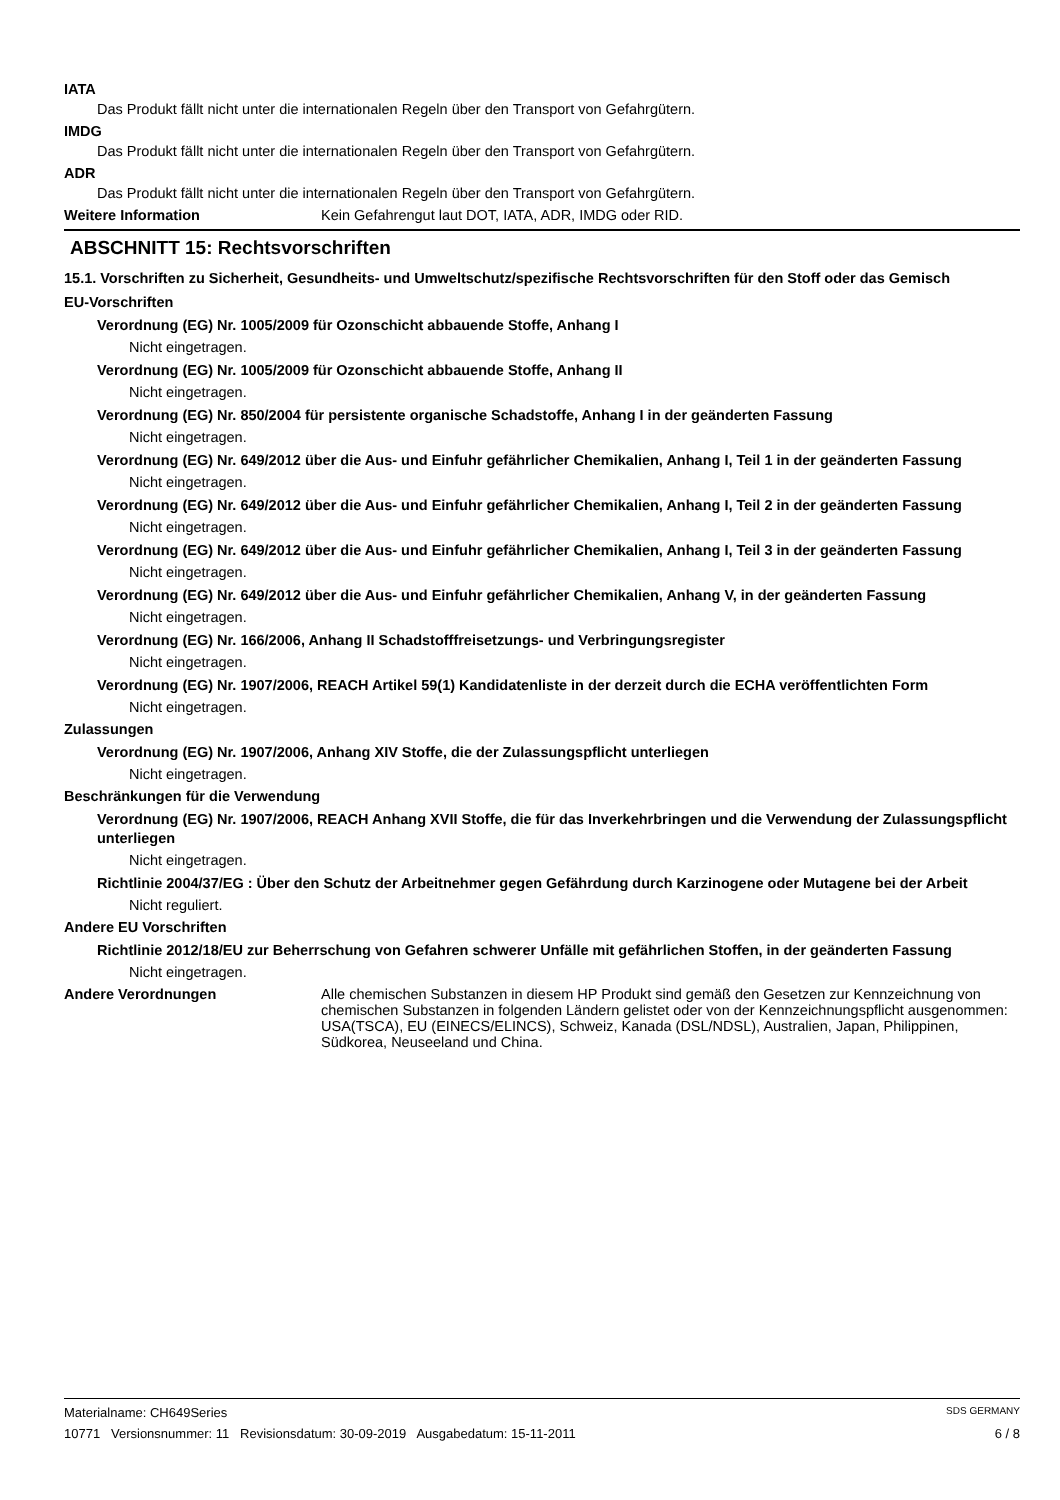IATA
Das Produkt fällt nicht unter die internationalen Regeln über den Transport von Gefahrgütern.
IMDG
Das Produkt fällt nicht unter die internationalen Regeln über den Transport von Gefahrgütern.
ADR
Das Produkt fällt nicht unter die internationalen Regeln über den Transport von Gefahrgütern.
Weitere Information Kein Gefahrengut laut DOT, IATA, ADR, IMDG oder RID.
ABSCHNITT 15: Rechtsvorschriften
15.1. Vorschriften zu Sicherheit, Gesundheits- und Umweltschutz/spezifische Rechtsvorschriften für den Stoff oder das Gemisch
EU-Vorschriften
Verordnung (EG) Nr. 1005/2009 für Ozonschicht abbauende Stoffe, Anhang I
Nicht eingetragen.
Verordnung (EG) Nr. 1005/2009 für Ozonschicht abbauende Stoffe, Anhang II
Nicht eingetragen.
Verordnung (EG) Nr. 850/2004 für persistente organische Schadstoffe, Anhang I in der geänderten Fassung
Nicht eingetragen.
Verordnung (EG) Nr. 649/2012 über die Aus- und Einfuhr gefährlicher Chemikalien, Anhang I, Teil 1 in der geänderten Fassung
Nicht eingetragen.
Verordnung (EG) Nr. 649/2012 über die Aus- und Einfuhr gefährlicher Chemikalien, Anhang I, Teil 2 in der geänderten Fassung
Nicht eingetragen.
Verordnung (EG) Nr. 649/2012 über die Aus- und Einfuhr gefährlicher Chemikalien, Anhang I, Teil 3 in der geänderten Fassung
Nicht eingetragen.
Verordnung (EG) Nr. 649/2012 über die Aus- und Einfuhr gefährlicher Chemikalien, Anhang V, in der geänderten Fassung
Nicht eingetragen.
Verordnung (EG) Nr. 166/2006, Anhang II Schadstofffreisetzungs- und Verbringungsregister
Nicht eingetragen.
Verordnung (EG) Nr. 1907/2006, REACH Artikel 59(1) Kandidatenliste in der derzeit durch die ECHA veröffentlichten Form
Nicht eingetragen.
Zulassungen
Verordnung (EG) Nr. 1907/2006, Anhang XIV Stoffe, die der Zulassungspflicht unterliegen
Nicht eingetragen.
Beschränkungen für die Verwendung
Verordnung (EG) Nr. 1907/2006, REACH Anhang XVII Stoffe, die für das Inverkehrbringen und die Verwendung der Zulassungspflicht unterliegen
Nicht eingetragen.
Richtlinie 2004/37/EG : Über den Schutz der Arbeitnehmer gegen Gefährdung durch Karzinogene oder Mutagene bei der Arbeit
Nicht reguliert.
Andere EU Vorschriften
Richtlinie 2012/18/EU zur Beherrschung von Gefahren schwerer Unfälle mit gefährlichen Stoffen, in der geänderten Fassung
Nicht eingetragen.
Andere Verordnungen Alle chemischen Substanzen in diesem HP Produkt sind gemäß den Gesetzen zur Kennzeichnung von chemischen Substanzen in folgenden Ländern gelistet oder von der Kennzeichnungspflicht ausgenommen: USA(TSCA), EU (EINECS/ELINCS), Schweiz, Kanada (DSL/NDSL), Australien, Japan, Philippinen, Südkorea, Neuseeland und China.
Materialname: CH649Series SDS GERMANY
10771 Versionsnummer: 11 Revisionsdatum: 30-09-2019 Ausgabedatum: 15-11-2011 6 / 8